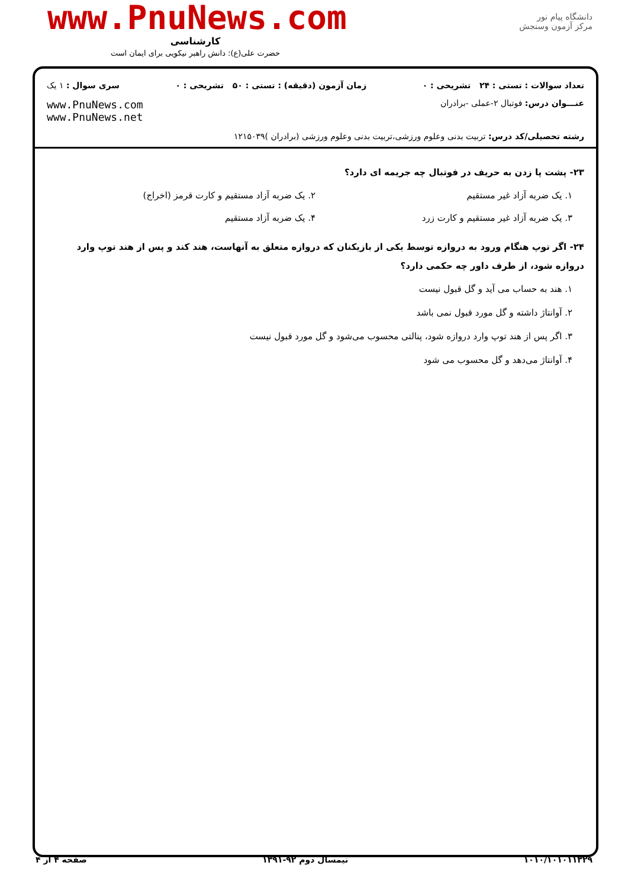دانشگاه پیام نور
مرکز آزمون وسنجش
www.PnuNews.com
کارشناسی
حضرت علی(ع): دانش راهبر نیکویی برای ایمان است
تعداد سوالات : تستی : ۲۴ تشریحی : ۰ زمان آزمون (دقیقه) : تستی : ۵۰ تشریحی : ۰ سری سوال : ۱ یک
عنـــوان درس: فوتبال ۲-عملی -برادران www.PnuNews.com
www.PnuNews.net
رشته تحصیلی/کد درس: تربیت بدنی وعلوم ورزشی،تربیت بدنی وعلوم ورزشی (برادران )۱۲۱۵۰۳۹
۲۳- پشت پا زدن به حریف در فوتبال چه جریمه ای دارد؟
۱. یک ضربه آزاد غیر مستقیم
۲. یک ضربه آزاد مستقیم و کارت قرمز (اخراج)
۳. یک ضربه آزاد غیر مستقیم و کارت زرد
۴. یک ضربه آزاد مستقیم
۲۴- اگر توپ هنگام ورود به دروازه توسط یکی از بازیکنان که دروازه متعلق به آنهاست، هند کند و پس از هند توپ وارد دروازه شود، از طرف داور چه حکمی دارد؟
۱. هند به حساب می آید و گل قبول نیست
۲. آوانتاژ داشته و گل مورد قبول نمی باشد
۳. اگر پس از هند توپ وارد دروازه شود، پنالتی محسوب می‌شود و گل مورد قبول نیست
۴. آوانتاژ می‌دهد و گل محسوب می شود
۱۰۱۰/۱۰۱۰۱۱۳۲۹ نیمسال دوم ۹۲-۱۳۹۱ صفحه ۴ از ۴